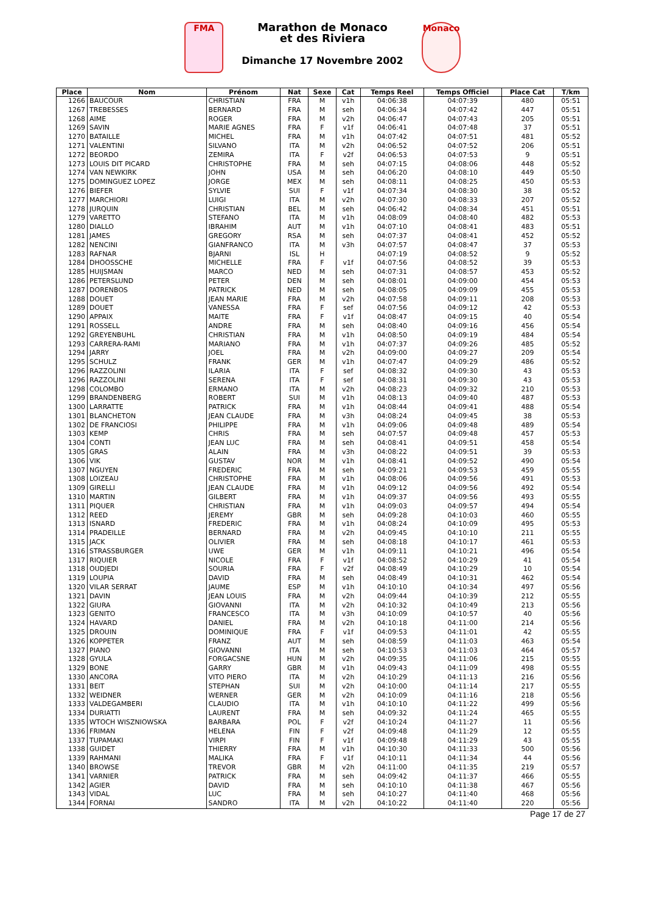FMA
Marathon de Monaco
et des Riviera
Dimanche 17 Novembre 2002
Monaco
| Place | Nom | Prénom | Nat | Sexe | Cat | Temps Reel | Temps Officiel | Place Cat | T/km |
| --- | --- | --- | --- | --- | --- | --- | --- | --- | --- |
| 1266 | BAUCOUR | CHRISTIAN | FRA | M | v1h | 04:06:38 | 04:07:39 | 480 | 05:51 |
| 1267 | TREBESSES | BERNARD | FRA | M | seh | 04:06:34 | 04:07:42 | 447 | 05:51 |
| 1268 | AIME | ROGER | FRA | M | v2h | 04:06:47 | 04:07:43 | 205 | 05:51 |
| 1269 | SAVIN | MARIE AGNES | FRA | F | v1f | 04:06:41 | 04:07:48 | 37 | 05:51 |
| 1270 | BATAILLE | MICHEL | FRA | M | v1h | 04:07:42 | 04:07:51 | 481 | 05:52 |
| 1271 | VALENTINI | SILVANO | ITA | M | v2h | 04:06:52 | 04:07:52 | 206 | 05:51 |
| 1272 | BEORDO | ZEMIRA | ITA | F | v2f | 04:06:53 | 04:07:53 | 9 | 05:51 |
| 1273 | LOUIS DIT PICARD | CHRISTOPHE | FRA | M | seh | 04:07:15 | 04:08:06 | 448 | 05:52 |
| 1274 | VAN NEWKIRK | JOHN | USA | M | seh | 04:06:20 | 04:08:10 | 449 | 05:50 |
| 1275 | DOMINGUEZ LOPEZ | JORGE | MEX | M | seh | 04:08:11 | 04:08:25 | 450 | 05:53 |
| 1276 | BIEFER | SYLVIE | SUI | F | v1f | 04:07:34 | 04:08:30 | 38 | 05:52 |
| 1277 | MARCHIORI | LUIGI | ITA | M | v2h | 04:07:30 | 04:08:33 | 207 | 05:52 |
| 1278 | JURQUIN | CHRISTIAN | BEL | M | seh | 04:06:42 | 04:08:34 | 451 | 05:51 |
| 1279 | VARETTO | STEFANO | ITA | M | v1h | 04:08:09 | 04:08:40 | 482 | 05:53 |
| 1280 | DIALLO | IBRAHIM | AUT | M | v1h | 04:07:10 | 04:08:41 | 483 | 05:51 |
| 1281 | JAMES | GREGORY | RSA | M | seh | 04:07:37 | 04:08:41 | 452 | 05:52 |
| 1282 | NENCINI | GIANFRANCO | ITA | M | v3h | 04:07:57 | 04:08:47 | 37 | 05:53 |
| 1283 | RAFNAR | BJARNI | ISL | H | | 04:07:19 | 04:08:52 | 9 | 05:52 |
| 1284 | DHOOSSCHE | MICHELLE | FRA | F | v1f | 04:07:56 | 04:08:52 | 39 | 05:53 |
| 1285 | HUIJSMAN | MARCO | NED | M | seh | 04:07:31 | 04:08:57 | 453 | 05:52 |
| 1286 | PETERSLUND | PETER | DEN | M | seh | 04:08:01 | 04:09:00 | 454 | 05:53 |
| 1287 | DORENBOS | PATRICK | NED | M | seh | 04:08:05 | 04:09:09 | 455 | 05:53 |
| 1288 | DOUET | JEAN MARIE | FRA | M | v2h | 04:07:58 | 04:09:11 | 208 | 05:53 |
| 1289 | DOUET | VANESSA | FRA | F | sef | 04:07:56 | 04:09:12 | 42 | 05:53 |
| 1290 | APPAIX | MAITE | FRA | F | v1f | 04:08:47 | 04:09:15 | 40 | 05:54 |
| 1291 | ROSSELL | ANDRE | FRA | M | seh | 04:08:40 | 04:09:16 | 456 | 05:54 |
| 1292 | GREYENBUHL | CHRISTIAN | FRA | M | v1h | 04:08:50 | 04:09:19 | 484 | 05:54 |
| 1293 | CARRERA-RAMI | MARIANO | FRA | M | v1h | 04:07:37 | 04:09:26 | 485 | 05:52 |
| 1294 | JARRY | JOEL | FRA | M | v2h | 04:09:00 | 04:09:27 | 209 | 05:54 |
| 1295 | SCHULZ | FRANK | GER | M | v1h | 04:07:47 | 04:09:29 | 486 | 05:52 |
| 1296 | RAZZOLINI | ILARIA | ITA | F | sef | 04:08:32 | 04:09:30 | 43 | 05:53 |
| 1296 | RAZZOLINI | SERENA | ITA | F | sef | 04:08:31 | 04:09:30 | 43 | 05:53 |
| 1298 | COLOMBO | ERMANO | ITA | M | v2h | 04:08:23 | 04:09:32 | 210 | 05:53 |
| 1299 | BRANDENBERG | ROBERT | SUI | M | v1h | 04:08:13 | 04:09:40 | 487 | 05:53 |
| 1300 | LARRATTE | PATRICK | FRA | M | v1h | 04:08:44 | 04:09:41 | 488 | 05:54 |
| 1301 | BLANCHETON | JEAN CLAUDE | FRA | M | v3h | 04:08:24 | 04:09:45 | 38 | 05:53 |
| 1302 | DE FRANCIOSI | PHILIPPE | FRA | M | v1h | 04:09:06 | 04:09:48 | 489 | 05:54 |
| 1303 | KEMP | CHRIS | FRA | M | seh | 04:07:57 | 04:09:48 | 457 | 05:53 |
| 1304 | CONTI | JEAN LUC | FRA | M | seh | 04:08:41 | 04:09:51 | 458 | 05:54 |
| 1305 | GRAS | ALAIN | FRA | M | v3h | 04:08:22 | 04:09:51 | 39 | 05:53 |
| 1306 | VIK | GUSTAV | NOR | M | v1h | 04:08:41 | 04:09:52 | 490 | 05:54 |
| 1307 | NGUYEN | FREDERIC | FRA | M | seh | 04:09:21 | 04:09:53 | 459 | 05:55 |
| 1308 | LOIZEAU | CHRISTOPHE | FRA | M | v1h | 04:08:06 | 04:09:56 | 491 | 05:53 |
| 1309 | GIRELLI | JEAN CLAUDE | FRA | M | v1h | 04:09:12 | 04:09:56 | 492 | 05:54 |
| 1310 | MARTIN | GILBERT | FRA | M | v1h | 04:09:37 | 04:09:56 | 493 | 05:55 |
| 1311 | PIQUER | CHRISTIAN | FRA | M | v1h | 04:09:03 | 04:09:57 | 494 | 05:54 |
| 1312 | REED | JEREMY | GBR | M | seh | 04:09:28 | 04:10:03 | 460 | 05:55 |
| 1313 | ISNARD | FREDERIC | FRA | M | v1h | 04:08:24 | 04:10:09 | 495 | 05:53 |
| 1314 | PRADEILLE | BERNARD | FRA | M | v2h | 04:09:45 | 04:10:10 | 211 | 05:55 |
| 1315 | JACK | OLIVIER | FRA | M | seh | 04:08:18 | 04:10:17 | 461 | 05:53 |
| 1316 | STRASSBURGER | UWE | GER | M | v1h | 04:09:11 | 04:10:21 | 496 | 05:54 |
| 1317 | RIQUIER | NICOLE | FRA | F | v1f | 04:08:52 | 04:10:29 | 41 | 05:54 |
| 1318 | OUDJEDI | SOURIA | FRA | F | v2f | 04:08:49 | 04:10:29 | 10 | 05:54 |
| 1319 | LOUPIA | DAVID | FRA | M | seh | 04:08:49 | 04:10:31 | 462 | 05:54 |
| 1320 | VILAR SERRAT | JAUME | ESP | M | v1h | 04:10:10 | 04:10:34 | 497 | 05:56 |
| 1321 | DAVIN | JEAN LOUIS | FRA | M | v2h | 04:09:44 | 04:10:39 | 212 | 05:55 |
| 1322 | GIURA | GIOVANNI | ITA | M | v2h | 04:10:32 | 04:10:49 | 213 | 05:56 |
| 1323 | GENITO | FRANCESCO | ITA | M | v3h | 04:10:09 | 04:10:57 | 40 | 05:56 |
| 1324 | HAVARD | DANIEL | FRA | M | v2h | 04:10:18 | 04:11:00 | 214 | 05:56 |
| 1325 | DROUIN | DOMINIQUE | FRA | F | v1f | 04:09:53 | 04:11:01 | 42 | 05:55 |
| 1326 | KOPPETER | FRANZ | AUT | M | seh | 04:08:59 | 04:11:03 | 463 | 05:54 |
| 1327 | PIANO | GIOVANNI | ITA | M | seh | 04:10:53 | 04:11:03 | 464 | 05:57 |
| 1328 | GYULA | FORGACSNE | HUN | M | v2h | 04:09:35 | 04:11:06 | 215 | 05:55 |
| 1329 | BONE | GARRY | GBR | M | v1h | 04:09:43 | 04:11:09 | 498 | 05:55 |
| 1330 | ANCORA | VITO PIERO | ITA | M | v2h | 04:10:29 | 04:11:13 | 216 | 05:56 |
| 1331 | BEIT | STEPHAN | SUI | M | v2h | 04:10:00 | 04:11:14 | 217 | 05:55 |
| 1332 | WEIDNER | WERNER | GER | M | v2h | 04:10:09 | 04:11:16 | 218 | 05:56 |
| 1333 | VALDEGAMBERI | CLAUDIO | ITA | M | v1h | 04:10:10 | 04:11:22 | 499 | 05:56 |
| 1334 | DURIATTI | LAURENT | FRA | M | seh | 04:09:32 | 04:11:24 | 465 | 05:55 |
| 1335 | WTOCH WISZNIOWSKA | BARBARA | POL | F | v2f | 04:10:24 | 04:11:27 | 11 | 05:56 |
| 1336 | FRIMAN | HELENA | FIN | F | v2f | 04:09:48 | 04:11:29 | 12 | 05:55 |
| 1337 | TUPAMAKI | VIRPI | FIN | F | v1f | 04:09:48 | 04:11:29 | 43 | 05:55 |
| 1338 | GUIDET | THIERRY | FRA | M | v1h | 04:10:30 | 04:11:33 | 500 | 05:56 |
| 1339 | RAHMANI | MALIKA | FRA | F | v1f | 04:10:11 | 04:11:34 | 44 | 05:56 |
| 1340 | BROWSE | TREVOR | GBR | M | v2h | 04:11:00 | 04:11:35 | 219 | 05:57 |
| 1341 | VARNIER | PATRICK | FRA | M | seh | 04:09:42 | 04:11:37 | 466 | 05:55 |
| 1342 | AGIER | DAVID | FRA | M | seh | 04:10:10 | 04:11:38 | 467 | 05:56 |
| 1343 | VIDAL | LUC | FRA | M | seh | 04:10:27 | 04:11:40 | 468 | 05:56 |
| 1344 | FORNAI | SANDRO | ITA | M | v2h | 04:10:22 | 04:11:40 | 220 | 05:56 |
Page 17 de 27